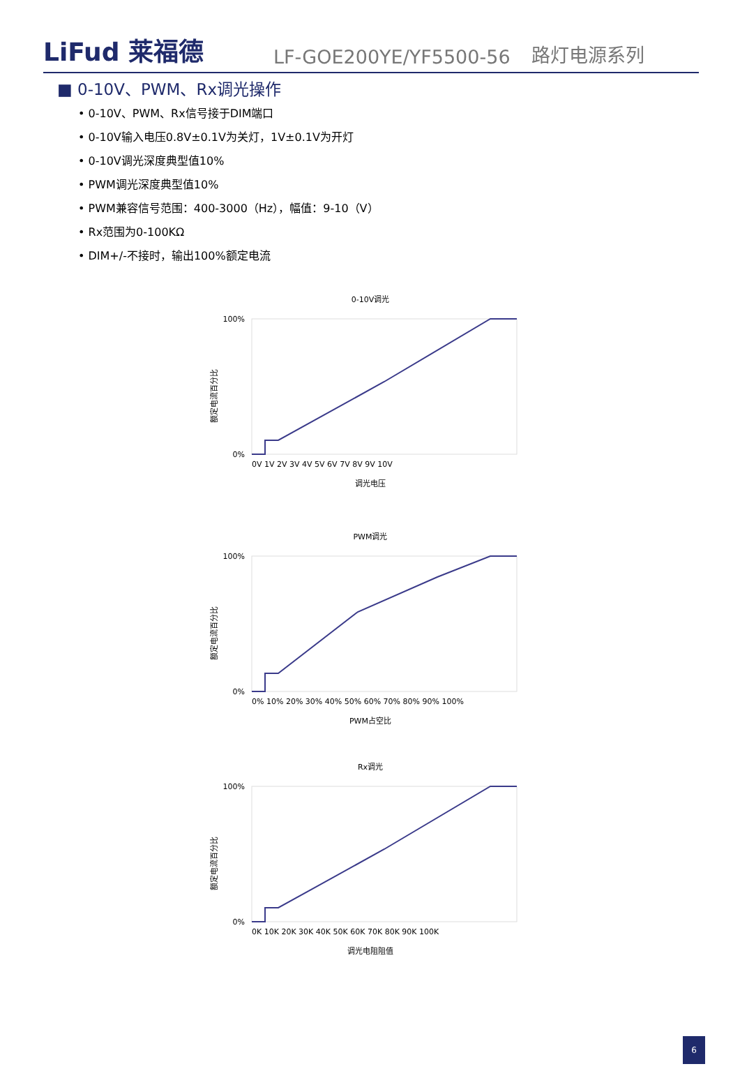LiFud 莱福德
LF-GOE200YE/YF5500-56
路灯电源系列
■ 0-10V、PWM、Rx调光操作
• 0-10V、PWM、Rx信号接于DIM端口
• 0-10V输入电压0.8V±0.1V为关灯，1V±0.1V为开灯
• 0-10V调光深度典型值10%
• PWM调光深度典型值10%
• PWM兼容信号范围：400-3000（Hz），幅值：9-10（V）
• Rx范围为0-100KΩ
• DIM+/-不接时，输出100%额定电流
0-10V调光
额定电流百分比
100%
0%
0V 1V 2V 3V 4V 5V 6V 7V 8V 9V 10V
调光电压
PWM调光
额定电流百分比
100%
0%
0% 10% 20% 30% 40% 50% 60% 70% 80% 90% 100%
PWM占空比
Rx调光
额定电流百分比
100%
0%
0K 10K 20K 30K 40K 50K 60K 70K 80K 90K 100K
调光电阻阻值
6